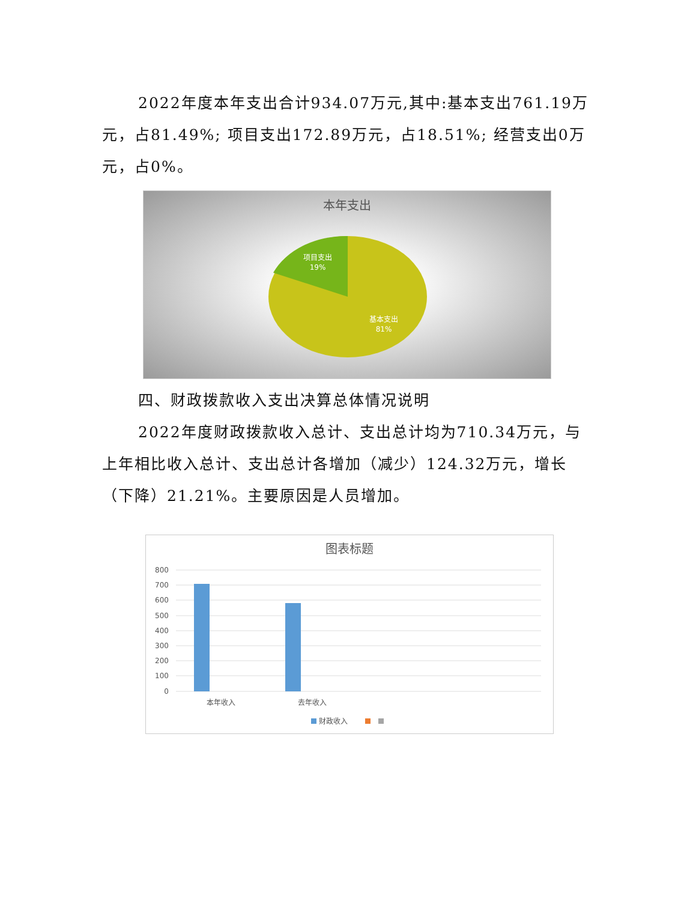2022年度本年支出合计934.07万元,其中:基本支出761.19万元，占81.49%; 项目支出172.89万元，占18.51%; 经营支出0万元，占0%。
本年支出
项目支出
19%
基本支出
81%
四、财政拨款收入支出决算总体情况说明
2022年度财政拨款收入总计、支出总计均为710.34万元，与上年相比收入总计、支出总计各增加（减少）124.32万元，增长（下降）21.21%。主要原因是人员增加。
图表标题
800
700
600
500
400
300
200
100
0
本年收入
去年收入
财政收入